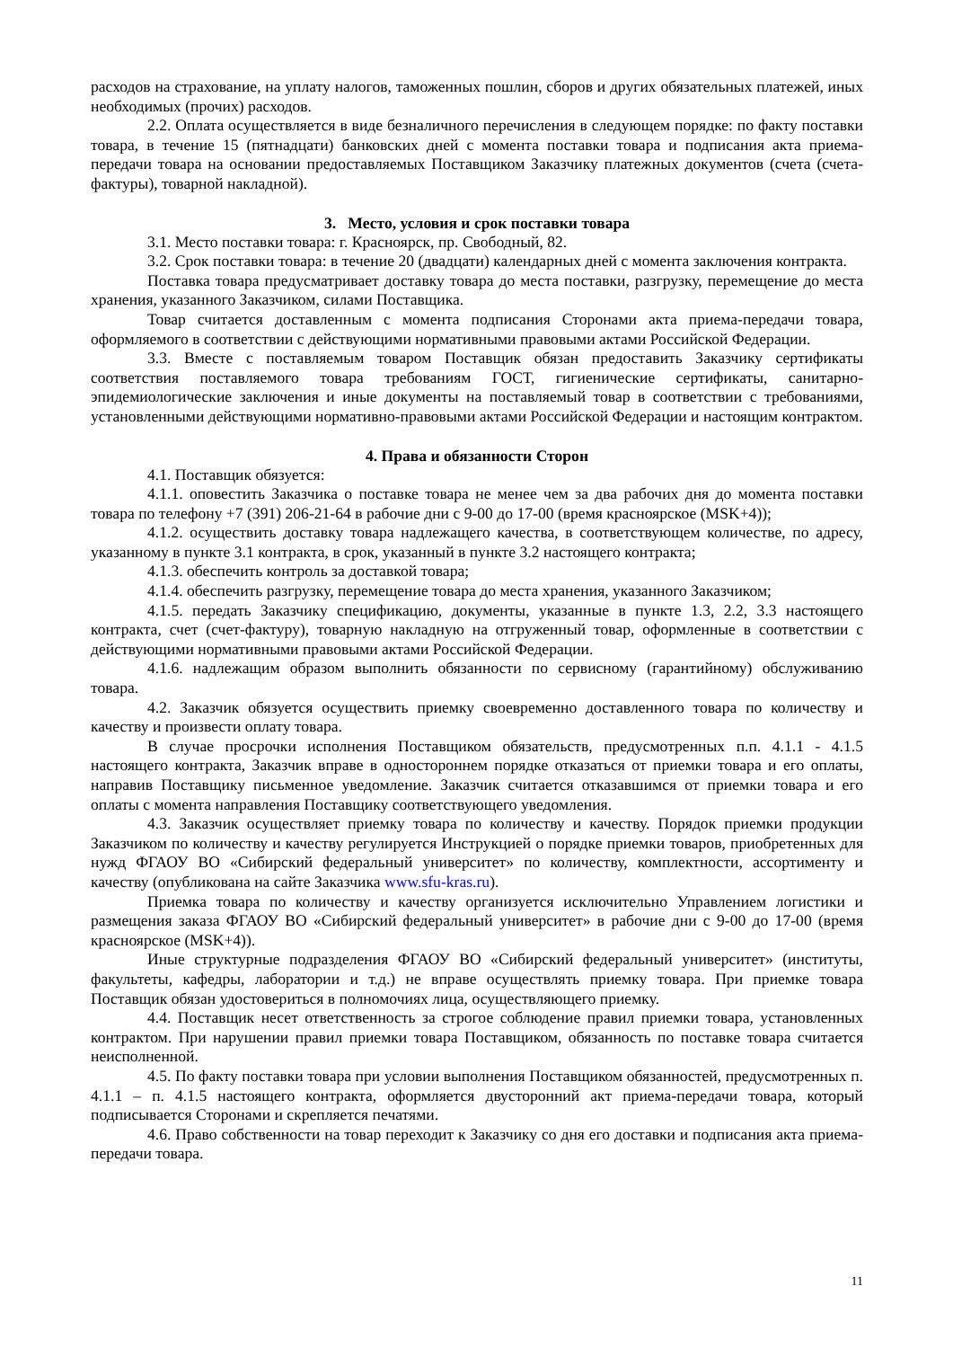расходов на страхование, на уплату налогов, таможенных пошлин, сборов и других обязательных платежей, иных необходимых (прочих) расходов.
2.2. Оплата осуществляется в виде безналичного перечисления в следующем порядке: по факту поставки товара, в течение 15 (пятнадцати) банковских дней с момента поставки товара и подписания акта приема-передачи товара на основании предоставляемых Поставщиком Заказчику платежных документов (счета (счета-фактуры), товарной накладной).
3. Место, условия и срок поставки товара
3.1. Место поставки товара: г. Красноярск, пр. Свободный, 82.
3.2. Срок поставки товара: в течение 20 (двадцати) календарных дней с момента заключения контракта.
Поставка товара предусматривает доставку товара до места поставки, разгрузку, перемещение до места хранения, указанного Заказчиком, силами Поставщика.
Товар считается доставленным с момента подписания Сторонами акта приема-передачи товара, оформляемого в соответствии с действующими нормативными правовыми актами Российской Федерации.
3.3. Вместе с поставляемым товаром Поставщик обязан предоставить Заказчику сертификаты соответствия поставляемого товара требованиям ГОСТ, гигиенические сертификаты, санитарно-эпидемиологические заключения и иные документы на поставляемый товар в соответствии с требованиями, установленными действующими нормативно-правовыми актами Российской Федерации и настоящим контрактом.
4. Права и обязанности Сторон
4.1. Поставщик обязуется:
4.1.1. оповестить Заказчика о поставке товара не менее чем за два рабочих дня до момента поставки товара по телефону +7 (391) 206-21-64 в рабочие дни с 9-00 до 17-00 (время красноярское (MSK+4));
4.1.2. осуществить доставку товара надлежащего качества, в соответствующем количестве, по адресу, указанному в пункте 3.1 контракта, в срок, указанный в пункте 3.2 настоящего контракта;
4.1.3. обеспечить контроль за доставкой товара;
4.1.4. обеспечить разгрузку, перемещение товара до места хранения, указанного Заказчиком;
4.1.5. передать Заказчику спецификацию, документы, указанные в пункте 1.3, 2.2, 3.3 настоящего контракта, счет (счет-фактуру), товарную накладную на отгруженный товар, оформленные в соответствии с действующими нормативными правовыми актами Российской Федерации.
4.1.6. надлежащим образом выполнить обязанности по сервисному (гарантийному) обслуживанию товара.
4.2. Заказчик обязуется осуществить приемку своевременно доставленного товара по количеству и качеству и произвести оплату товара.
В случае просрочки исполнения Поставщиком обязательств, предусмотренных п.п. 4.1.1 - 4.1.5 настоящего контракта, Заказчик вправе в одностороннем порядке отказаться от приемки товара и его оплаты, направив Поставщику письменное уведомление. Заказчик считается отказавшимся от приемки товара и его оплаты с момента направления Поставщику соответствующего уведомления.
4.3. Заказчик осуществляет приемку товара по количеству и качеству. Порядок приемки продукции Заказчиком по количеству и качеству регулируется Инструкцией о порядке приемки товаров, приобретенных для нужд ФГАОУ ВО «Сибирский федеральный университет» по количеству, комплектности, ассортименту и качеству (опубликована на сайте Заказчика www.sfu-kras.ru).
Приемка товара по количеству и качеству организуется исключительно Управлением логистики и размещения заказа ФГАОУ ВО «Сибирский федеральный университет» в рабочие дни с 9-00 до 17-00 (время красноярское (MSK+4)).
Иные структурные подразделения ФГАОУ ВО «Сибирский федеральный университет» (институты, факультеты, кафедры, лаборатории и т.д.) не вправе осуществлять приемку товара. При приемке товара Поставщик обязан удостовериться в полномочиях лица, осуществляющего приемку.
4.4. Поставщик несет ответственность за строгое соблюдение правил приемки товара, установленных контрактом. При нарушении правил приемки товара Поставщиком, обязанность по поставке товара считается неисполненной.
4.5. По факту поставки товара при условии выполнения Поставщиком обязанностей, предусмотренных п. 4.1.1 – п. 4.1.5 настоящего контракта, оформляется двусторонний акт приема-передачи товара, который подписывается Сторонами и скрепляется печатями.
4.6. Право собственности на товар переходит к Заказчику со дня его доставки и подписания акта приема-передачи товара.
11